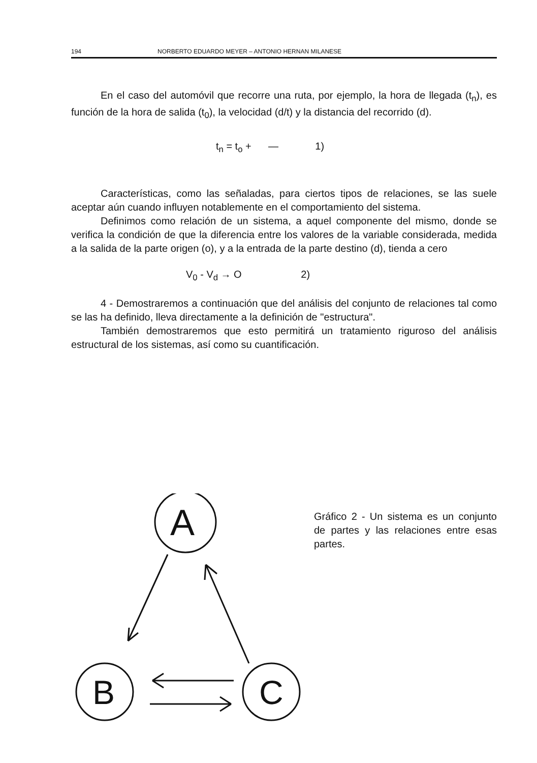194 NORBERTO EDUARDO MEYER – ANTONIO HERNAN MILANESE
En el caso del automóvil que recorre una ruta, por ejemplo, la hora de llegada (t<sub>n</sub>), es función de la hora de salida (t<sub>0</sub>), la velocidad (d/t) y la distancia del recorrido (d).
t<sub>n</sub> = t<sub>o</sub> + — 1)
Características, como las señaladas, para ciertos tipos de relaciones, se las suele aceptar aún cuando influyen notablemente en el comportamiento del sistema.
Definimos como relación de un sistema, a aquel componente del mismo, donde se verifica la condición de que la diferencia entre los valores de la variable considerada, medida a la salida de la parte origen (o), y a la entrada de la parte destino (d), tienda a cero
V<sub>0</sub> - V<sub>d</sub> → O 2)
4 - Demostraremos a continuación que del análisis del conjunto de relaciones tal como se las ha definido, lleva directamente a la definición de "estructura".
También demostraremos que esto permitirá un tratamiento riguroso del análisis estructural de los sistemas, así como su cuantificación.
A
B
C
Gráfico 2 - Un sistema es un conjunto de partes y las relaciones entre esas partes.